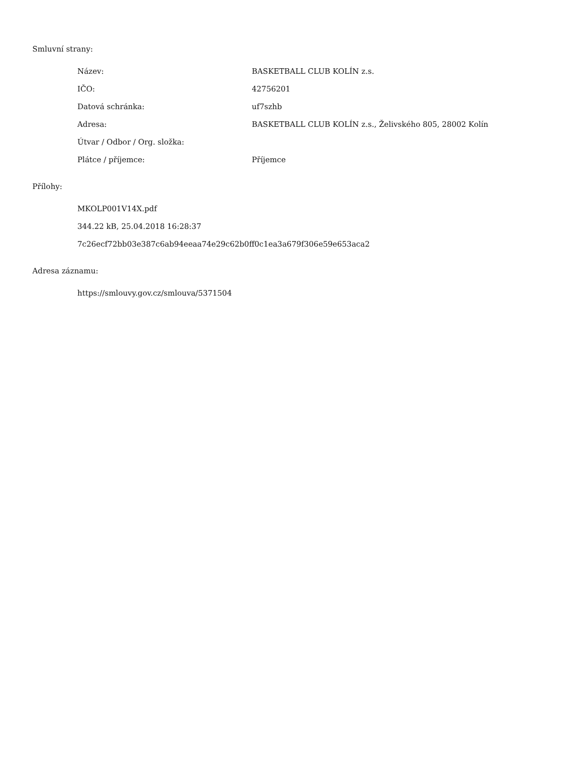Smluvní strany:
| Název: | BASKETBALL CLUB KOLÍN z.s. |
| IČO: | 42756201 |
| Datová schránka: | uf7szhb |
| Adresa: | BASKETBALL CLUB KOLÍN z.s., Želivského 805, 28002 Kolín |
| Útvar / Odbor / Org. složka: | |
| Plátce / příjemce: | Příjemce |
Přílohy:
MKOLP001V14X.pdf
344.22 kB, 25.04.2018 16:28:37
7c26ecf72bb03e387c6ab94eeaa74e29c62b0ff0c1ea3a679f306e59e653aca2
Adresa záznamu:
https://smlouvy.gov.cz/smlouva/5371504